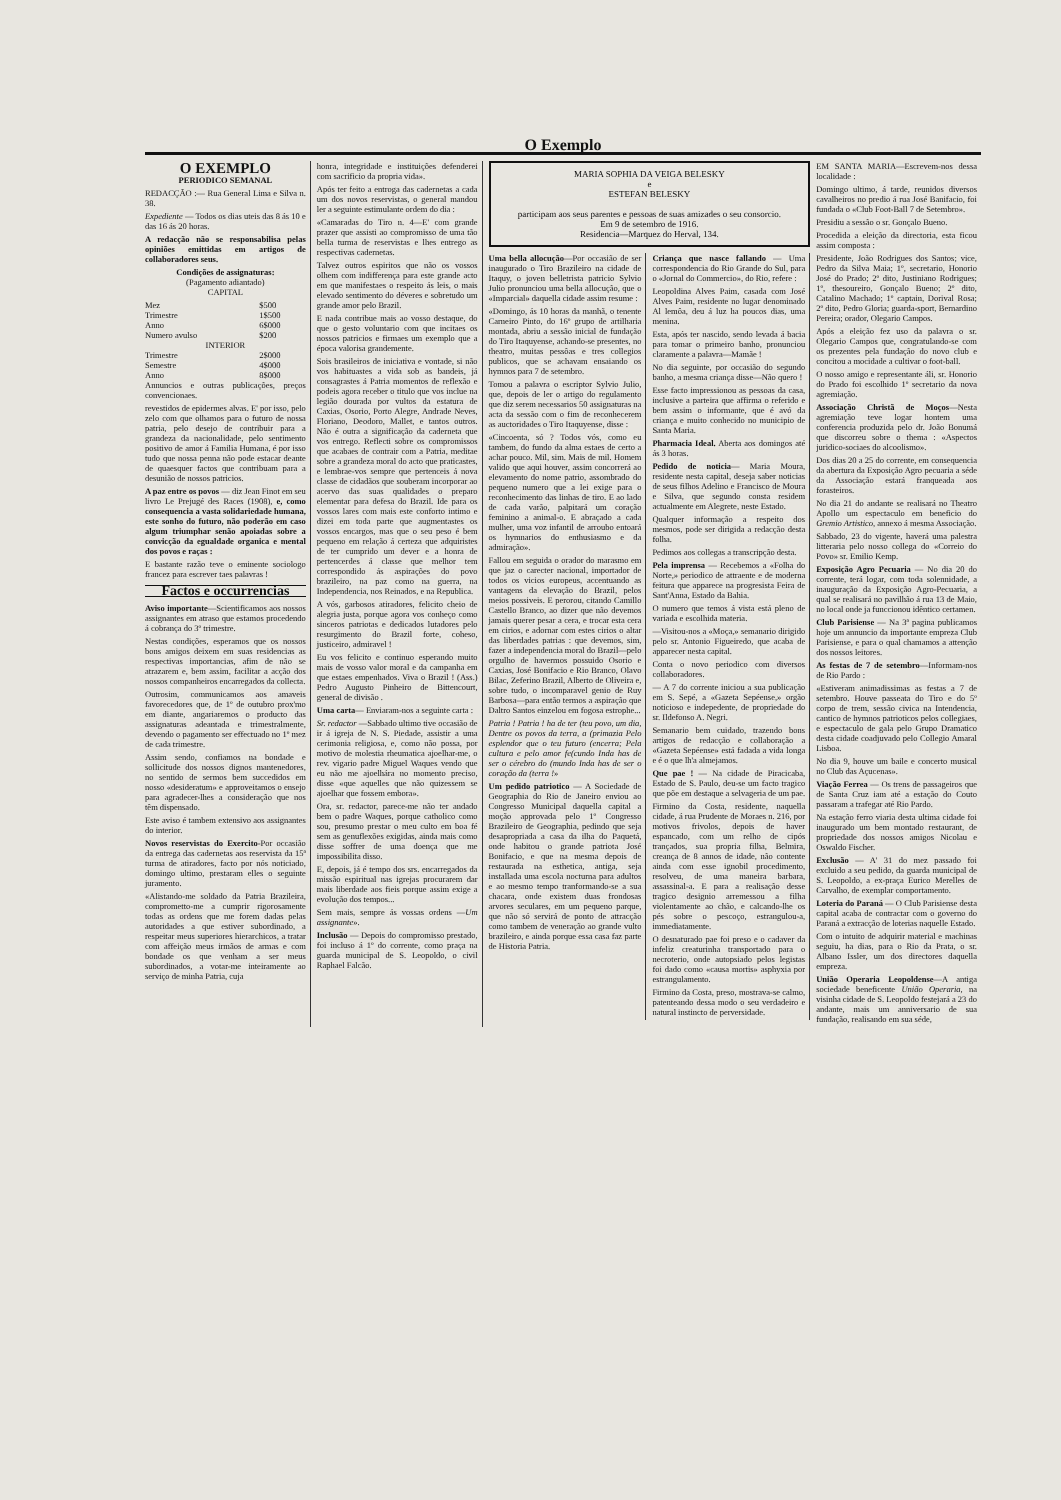O Exemplo
O EXEMPLO
PERIODICO SEMANAL
REDACÇÃO :— Rua General Lima e Silva n. 38.
Expediente — Todos os dias uteis das 8 ás 10 e das 16 ás 20 horas.
A redacção não se responsabilisa pelas opiniões emittidas em artigos de collaboradores seus.
Condições de assignaturas:
(Pagamento adiantado)
CAPITAL
| Mez | $500 |
| Trimestre | 1$500 |
| Anno | 6$000 |
| Numero avulso | $200 |
| INTERIOR | |
| Trimestre | 2$000 |
| Semestre | 4$000 |
| Anno | 8$000 |
Annuncios e outras publicações, preços convencionaes.
revestidos de epidermes alvas. E' por isso, pelo zelo com que olhamos para o futuro de nossa patria, pelo desejo de contribuir para a grandeza da nacionalidade, pelo sentimento positivo de amor á Familia Humana, é por isso tudo que nossa penna não pode estacar deante de quaesquer factos que contribuam para a desunião de nossos patricios.
A paz entre os povos — diz Jean Finot em seu livro Le Prejugé des Races (1908), e, como consequencia a vasta solidariedade humana, este sonho do futuro, não poderão em caso algum triumphar senão apoiadas sobre a convicção da egualdade organica e mental dos povos e raças :
E bastante razão teve o eminente sociologo francez para escrever taes palavras !
Factos e occurrencias
Aviso importante—Scientificamos aos nossos assignantes em atraso que estamos procedendo á cobrança do 3º trimestre.
Nestas condições, esperamos que os nossos bons amigos deixem em suas residencias as respectivas importancias, afim de não se atrazarem e, bem assim, facilitar a acção dos nossos companheiros encarregados da collecta.
Outrosim, communicamos aos amaveis favorecedores que, de 1º de outubro prox'mo em diante, angariaremos o producto das assignaturas adeantada e trimestralmente, devendo o pagamento ser effectuado no 1º mez de cada trimestre.
Assim sendo, confiamos na bondade e sollicitude dos nossos dignos mantenedores, no sentido de sermos bem succedidos em nosso «desideratum» e approveitamos o ensejo para agradecer-lhes a consideração que nos têm dispensado.
Este aviso é tambem extensivo aos assignantes do interior.
Novos reservistas do Exercito-Por occasião da entrega das cadernetas aos reservista da 15ª turma de atiradores, facto por nós noticiado, domingo ultimo, prestaram elles o seguinte juramento.
«Alistando-me soldado da Patria Brazileira, comprometto-me a cumprir rigorosamente todas as ordens que me forem dadas pelas autoridades a que estiver subordinado, a respeitar meus superiores hierarchicos, a tratar com affeição meus irmãos de armas e com bondade os que venham a ser meus subordinados, a votar-me inteiramente ao serviço de minha Patria, cuja
honra, integridade e instituições defenderei com sacrificio da propria vida».
Após ter feito a entroga das cadernetas a cada um dos novos reservistas, o general mandou ler a seguinte estimulante ordem do dia :
«Camaradas do Tiro n. 4—E' com grande prazer que assisti ao compromisso de uma tão bella turma de reservistas e lhes entrego as respectivas cadernetas.
Talvez outros espiritos que não os vossos olhem com indifferença para este grande acto em que manifestaes o respeito ás leis, o mais elevado sentimento do déveres e sobretudo um grande amor pelo Brazil.
E nada contribue mais ao vosso destaque, do que o gesto voluntario com que incitaes os nossos patricios e firmaes um exemplo que a época valorisa grandemente.
Sois brasileiros de iniciativa e vontade, si não vos habituastes a vida sob as bandeis, já consagrastes á Patria momentos de reflexão e podeis agora receber o titulo que vos inclue na legião dourada por vultos da estatura de Caxias, Osorio, Porto Alegre, Andrade Neves, Floriano, Deodoro, Mallet, e tantos outros. Não é outra a significação da caderneta que vos entrego. Reflecti sobre os compromissos que acabaes de contrair com a Patria, meditae sobre a grandeza moral do acto que praticastes, e lembrae-vos sempre que pertenceis á nova classe de cidadãos que souberam incorporar ao acervo das suas qualidades o preparo elementar para defesa do Brazil. Ide para os vossos lares com mais este conforto intimo e dizei em toda parte que augmentastes os vossos encargos, mas que o seu peso é bem pequeno em relação á certeza que adquiristes de ter cumprido um dever e a honra de pertencerdes á classe que melhor tem correspondido ás aspirações do povo brazileiro, na paz como na guerra, na Independencia, nos Reinados, e na Republica.
A vós, garbosos atiradores, felicito cheio de alegria justa, porque agora vos conheço como sinceros patriotas e dedicados lutadores pelo resurgimento do Brazil forte, coheso, justiceiro, admiravel !
Eu vos felicito e continuo esperando muito mais de vosso valor moral e da campanha em que estaes empenhados. Viva o Brazil ! (Ass.) Pedro Augusto Pinheiro de Bittencourt, general de divisão .
Uma carta— Enviaram-nos a seguinte carta :
Sr. redactor —Sabbado ultimo tive occasião de ir á igreja de N. S. Piedade, assistir a uma cerimonia religiosa, e, como não possa, por motivo de molestia rheumatica ajoelhar-me, o rev. vigario padre Miguel Waques vendo que eu não me ajoelhára no momento preciso, disse «que aquelles que não quizessem se ajoelhar que fossem embora».
Ora, sr. redactor, parece-me não ter andado bem o padre Waques, porque catholico como sou, presumo prestar o meu culto em boa fé sem as genuflexões exigidas, ainda mais como disse soffrer de uma doença que me impossibilita disso.
E, depois, já é tempo dos srs. encarregados da missão espiritual nas igrejas procurarem dar mais liberdade aos fieis porque assim exige a evolução dos tempos...
Sem mais, sempre ás vossas ordens —Um assignante».
Inclusão — Depois do compromisso prestado, foi incluso á 1º do corrente, como praça na guarda municipal de S. Leopoldo, o civil Raphael Falcão.
MARIA SOPHIA DA VEIGA BELESKY
e
ESTEFAN BELESKY
participam aos seus parentes e pessoas de suas amizades o seu consorcio.
Em 9 de setembro de 1916.
Residencia—Marquez do Herval, 134.
Uma bella allocução—Por occasião de ser inaugurado o Tiro Brazileiro na cidade de Itaquy, o joven belletrista patricio Sylvio Julio pronunciou uma bella allocução, que o «Imparcial» daquella cidade assim resume :
«Domingo, ás 10 horas da manhã, o tenente Carneiro Pinto, do 16º grupo de artilharia montada, abriu a sessão inicial de fundação do Tiro Itaquyense, achando-se presentes, no theatro, muitas pessôas e tres collegios publicos, que se achavam ensaiando os hymnos para 7 de setembro.
Tomou a palavra o escriptor Sylvio Julio, que, depois de ler o artigo do regulamento que diz serem necessarios 50 assignaturas na acta da sessão com o fim de reconhecerem as auctoridades o Tiro Itaquyense, disse :
«Cincoenta, só ? Todos vós, como eu tambem, do fundo da alma estaes de certo a achar pouco. Mil, sim. Mais de mil. Homem valido que aqui houver, assim concorrerá ao elevamento do nome patrio, assombrado do pequeno numero que a lei exige para o reconhecimento das linhas de tiro. E ao lado de cada varão, palpitará um coração feminino a animal-o. E abraçado a cada mulher, uma voz infantil de arroubo entoará os hymnarios do enthusiasmo e da admiração».
Fallou em seguida o orador do marasmo em que jaz o carecter nacional, importador de todos os vicios europeus, accentuando as vantagens da elevação do Brazil, pelos meios possiveis. E perorou, citando Camillo Castello Branco, ao dizer que não devemos jamais querer pesar a cera, e trocar esta cera em cirios, e adornar com estes cirios o altar das liberdades patrias : que devemos, sim, fazer a independencia moral do Brazil—pelo orgulho de havermos possuido Osorio e Caxias, José Bonifacio e Rio Branco, Olavo Bilac, Zeferino Brazil, Alberto de Oliveira e, sobre tudo, o incomparavel genio de Ruy Barbosa—para então termos a aspiração que Daltro Santos einzelou em fogosa estrophe...
Patria ! Patria ! ha de ter (teu povo, um dia, Dentre os povos da terra, a (primazia Pelo esplendor que o teu futuro (encerra; Pela cultura e pelo amor fe(cundo Inda has de ser o cérebro do (mundo Inda has de ser o coração da (terra !»
Um pedido patriotico — A Sociedade de Geographia do Rio de Janeiro enviou ao Congresso Municipal daquella capital a moção approvada pelo 1º Congresso Brazileiro de Geographia, pedindo que seja desapropriada a casa da ilha do Paquetá, onde habitou o grande patriota José Bonifacio, e que na mesma depois de restaurada na esthetica, antiga, seja installada uma escola nocturna para adultos e ao mesmo tempo tranformando-se a sua chacara, onde existem duas frondosas arvores seculares, em um pequeno parque, que não só servirá de ponto de attracção como tambem de veneração ao grande vulto brazileiro, e ainda porque essa casa faz parte de Historia Patria.
Criança que nasce fallando — Uma correspondencia do Rio Grande do Sul, para o «Jornal do Commercio», do Rio, refere :
Leopoldina Alves Paim, casada com José Alves Paim, residente no lugar denominado Al lemôa, deu á luz ha poucos dias, uma menina.
Esta, após ter nascido, sendo levada á bacia para tomar o primeiro banho, pronunciou claramente a palavra—Mamãe !
No dia seguinte, por occasião do segundo banho, a mesma criança disse—Não quero !
Esse facto impressionou as pessoas da casa, inclusive a parteira que affirma o referido e bem assim o informante, que é avó da criança e muito conhecido no municipio de Santa Maria.
Pharmacia Ideal. Aberta aos domingos até ás 3 horas.
Pedido de noticia— Maria Moura, residente nesta capital, deseja saber noticias de seus filhos Adelino e Francisco de Moura e Silva, que segundo consta residem actualmente em Alegrete, neste Estado.
Qualquer informação a respeito dos mesmos, pode ser dirigida a redacção desta folha.
Pedimos aos collegas a transcripção desta.
Pela imprensa — Recebemos a «Folha do Norte,» periodico de attraente e de moderna feitura que apparece na progresista Feira de Sant'Anna, Estado da Bahia.
O numero que temos á vista está pleno de variada e escolhida materia.
—Visitou-nos a «Moça,» semanario dirigido pelo sr. Antonio Figueiredo, que acaba de apparecer nesta capital.
Conta o novo periodico com diversos collaboradores.
— A 7 do corrente iniciou a sua publicação em S. Sepé, a «Gazeta Sepéense,» orgão noticioso e indepedente, de propriedade do sr. Ildefonso A. Negri.
Semanario bem cuidado, trazendo bons artigos de redacção e collaboração a «Gazeta Sepéense» está fadada a vida longa e é o que lh'a almejamos.
Que pae ! — Na cidade de Piracicaba, Estado de S. Paulo, deu-se um facto tragico que põe em destaque a selvageria de um pae.
Firmino da Costa, residente, naquella cidade, á rua Prudente de Moraes n. 216, por motivos frivolos, depois de haver espancado, com um relho de cipós trançados, sua propria filha, Belmira, creança de 8 annos de idade, não contente ainda com esse ignobil procedimento, resolveu, de uma maneira barbara, assassinal-a. E para a realisação desse tragico designio arremessou a filha violentamente ao chão, e calcando-lhe os pés sobre o pescoço, estrangulou-a, immediatamente.
O desnaturado pae foi preso e o cadaver da infeliz creaturinha transportado para o necroterio, onde autopsiado pelos legistas foi dado como «causa mortis» asphyxia por estrangulamento.
Firmino da Costa, preso, mostrava-se calmo, patenteando dessa modo o seu verdadeiro e natural instincto de perversidade.
EM SANTA MARIA—Escrevem-nos dessa localidade :
Domingo ultimo, á tarde, reunidos diversos cavalheiros no predio á rua José Banifacio, foi fundada o «Club Foot-Ball 7 de Setembro».
Presidiu a sessão o sr. Gonçalo Bueno.
Procedida a eleição da directoria, esta ficou assim composta :
Presidente, João Rodrigues dos Santos; vice, Pedro da Silva Maia; 1º, secretario, Honorio José do Prado; 2º dito, Justiniano Rodrigues; 1º, thesoureiro, Gonçalo Bueno; 2º dito, Catalino Machado; 1º captain, Dorival Rosa; 2º dito, Pedro Gloria; guarda-sport, Bernardino Pereira; orador, Olegario Campos.
Após a eleição fez uso da palavra o sr. Olegario Campos que, congratulando-se com os prezentes pela fundação do novo club e concitou a mocidade a cultivar o foot-ball.
O nosso amigo e representante áli, sr. Honorio do Prado foi escolhido 1º secretario da nova agremiação.
Associação Christã de Moços—Nesta agremiação teve logar hontem uma conferencia produzida pelo dr. João Bonumá que discorreu sobre o thema : «Aspectos juridico-sociaes do alcoolismo».
Dos dias 20 a 25 do corrente, em consequencia da abertura da Exposição Agro pecuaria a séde da Associação estará franqueada aos forasteiros.
No dia 21 do andante se realisará no Theatro Apollo um espectaculo em beneficio do Gremio Artistico, annexo á mesma Associação.
Sabbado, 23 do vigente, haverá uma palestra litteraria pelo nosso collega do «Correio do Povo» sr. Emilio Kemp.
Exposição Agro Pecuaria — No dia 20 do corrente, terá logar, com toda solennidade, a inauguração da Exposição Agro-Pecuaria, a qual se realisará no pavilhão á rua 13 de Maio, no local onde ja funccionou idêntico certamen.
Club Parisiense — Na 3ª pagina publicamos hoje um annuncio da importante empreza Club Parisiense, e para o qual chamamos a attenção dos nossos leitores.
As festas de 7 de setembro—Informam-nos de Rio Pardo :
«Estiveram animadissimas as festas a 7 de setembro. Houve passeata do Tiro e do 5º corpo de trem, sessão civica na Intendencia, cantico de hymnos patrioticos pelos collegiaes, e espectaculo de gala pelo Grupo Dramatico desta cidade coadjuvado pelo Collegio Amaral Lisboa.
No dia 9, houve um baile e concerto musical no Club das Açucenas».
Viação Ferrea — Os trens de passageiros que de Santa Cruz iam até a estação do Couto passaram a trafegar até Rio Pardo.
Na estação ferro viaria desta ultima cidade foi inaugurado um bem montado restaurant, de propriedade dos nossos amigos Nicolau e Oswaldo Fischer.
Exclusão — A' 31 do mez passado foi excluido a seu pedido, da guarda municipal de S. Leopoldo, a ex-praça Eurico Merelles de Carvalho, de exemplar comportamento.
Loteria do Paraná — O Club Parisiense desta capital acaba de contractar com o governo do Paraná a extracção de loterias naquelle Estado.
Com o intuito de adquirir material e machinas seguiu, ha dias, para o Rio da Prata, o sr. Albano Issler, um dos directores daquella empreza.
União Operaria Leopoldense—A antiga sociedade beneficente União Operaria, na visinha cidade de S. Leopoldo festejará a 23 do andante, mais um anniversario de sua fundação, realisando em sua séde,